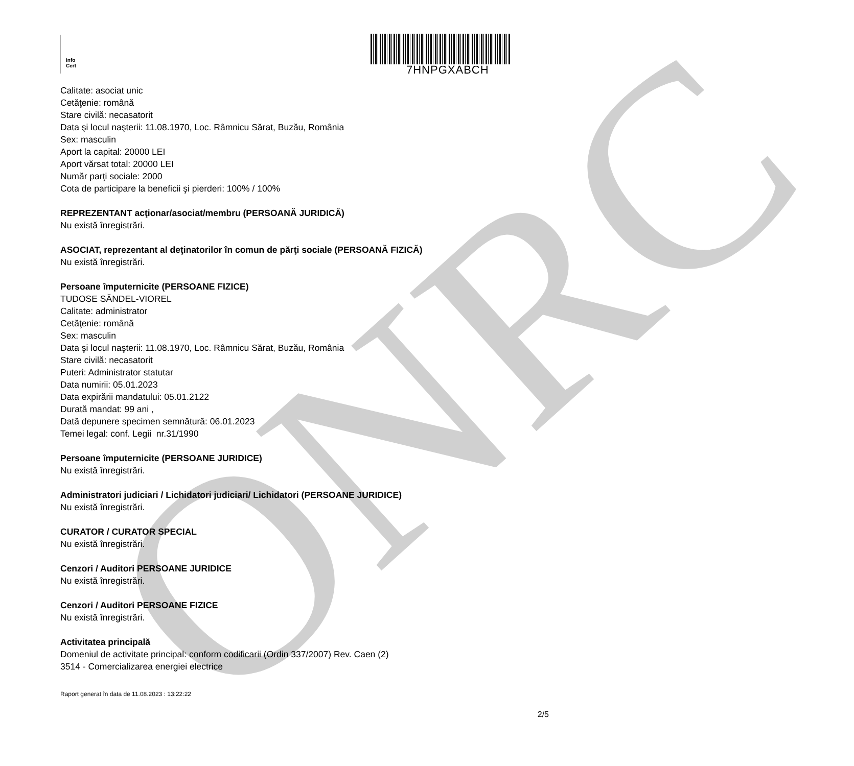ONRC
Info
Cert
7HNPGXABCH
Calitate: asociat unic
Cetăţenie: română
Stare civilă: necasatorit
Data şi locul naşterii: 11.08.1970, Loc. Râmnicu Sărat, Buzău, România
Sex: masculin
Aport la capital: 20000 LEI
Aport vărsat total: 20000 LEI
Număr parţi sociale: 2000
Cota de participare la beneficii şi pierderi: 100% / 100%
REPREZENTANT acţionar/asociat/membru (PERSOANĂ JURIDICĂ)
Nu există înregistrări.
ASOCIAT, reprezentant al deţinatorilor în comun de părţi sociale (PERSOANĂ FIZICĂ)
Nu există înregistrări.
Persoane împuternicite (PERSOANE FIZICE)
TUDOSE SĂNDEL-VIOREL
Calitate: administrator
Cetăţenie: română
Sex: masculin
Data şi locul naşterii: 11.08.1970, Loc. Râmnicu Sărat, Buzău, România
Stare civilă: necasatorit
Puteri: Administrator statutar
Data numirii: 05.01.2023
Data expirării mandatului: 05.01.2122
Durată mandat: 99 ani ,
Dată depunere specimen semnătură: 06.01.2023
Temei legal: conf. Legii nr.31/1990
Persoane împuternicite (PERSOANE JURIDICE)
Nu există înregistrări.
Administratori judiciari / Lichidatori judiciari/ Lichidatori (PERSOANE JURIDICE)
Nu există înregistrări.
CURATOR / CURATOR SPECIAL
Nu există înregistrări.
Cenzori / Auditori PERSOANE JURIDICE
Nu există înregistrări.
Cenzori / Auditori PERSOANE FIZICE
Nu există înregistrări.
Activitatea principală
Domeniul de activitate principal: conform codificarii (Ordin 337/2007) Rev. Caen (2)
3514 - Comercializarea energiei electrice
Raport generat în data de 11.08.2023 : 13:22:22
2/5